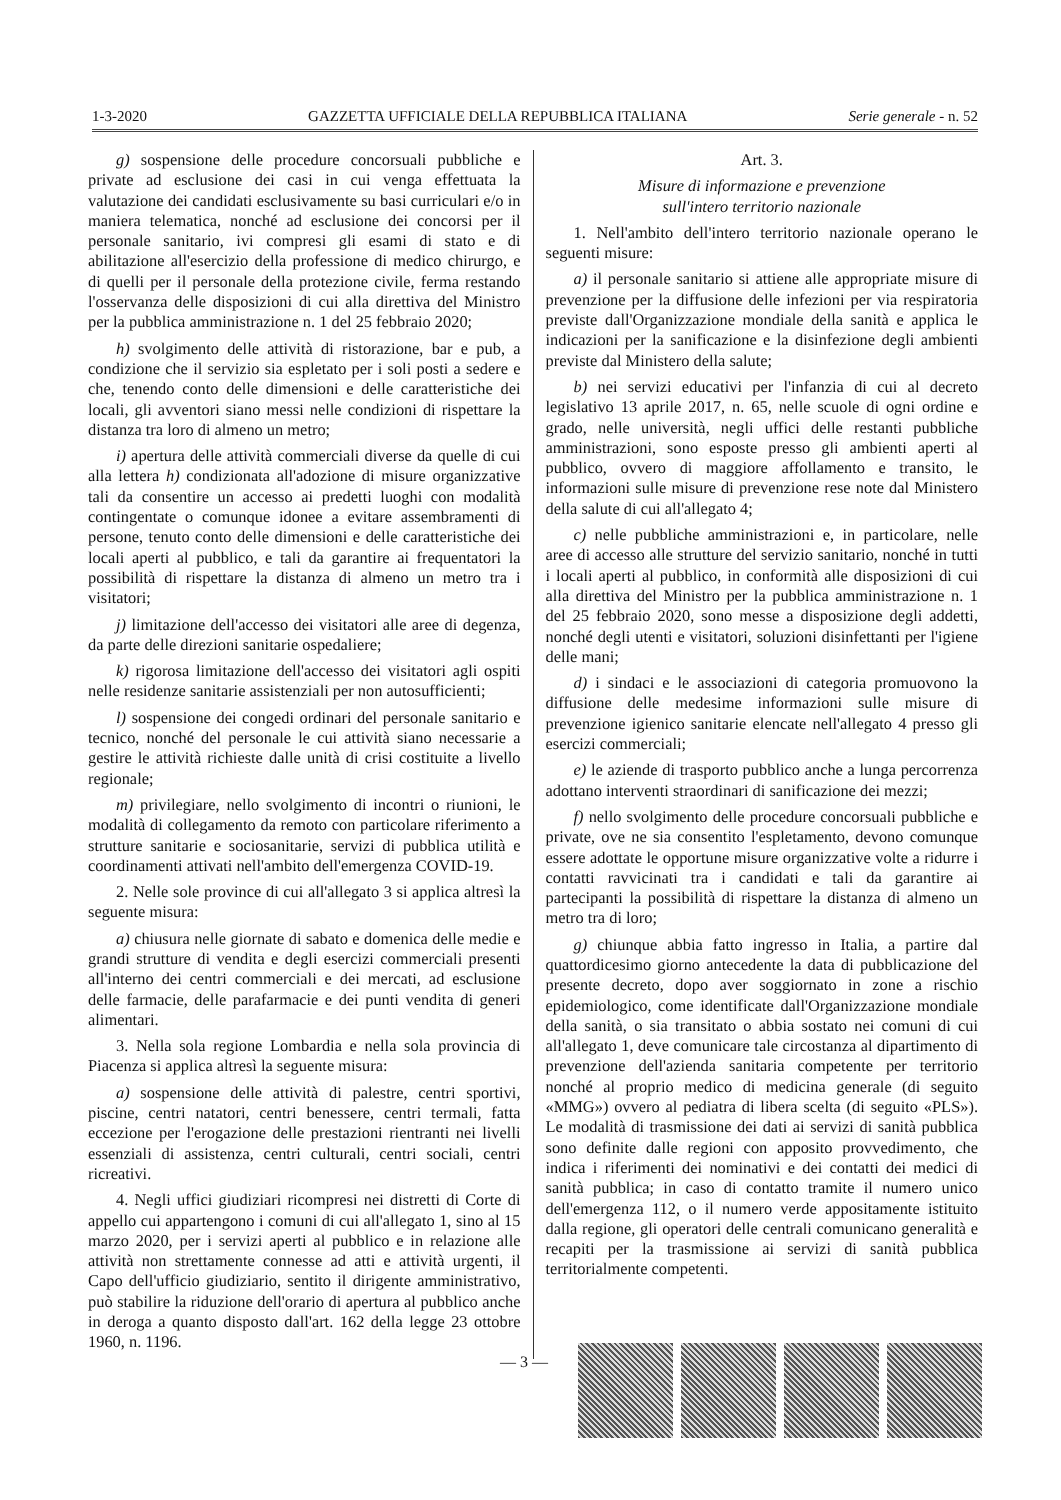1-3-2020 GAZZETTA UFFICIALE DELLA REPUBBLICA ITALIANA Serie generale - n. 52
g) sospensione delle procedure concorsuali pubbliche e private ad esclusione dei casi in cui venga effettuata la valutazione dei candidati esclusivamente su basi curriculari e/o in maniera telematica, nonché ad esclusione dei concorsi per il personale sanitario, ivi compresi gli esami di stato e di abilitazione all'esercizio della professione di medico chirurgo, e di quelli per il personale della protezione civile, ferma restando l'osservanza delle disposizioni di cui alla direttiva del Ministro per la pubblica amministrazione n. 1 del 25 febbraio 2020;
h) svolgimento delle attività di ristorazione, bar e pub, a condizione che il servizio sia espletato per i soli posti a sedere e che, tenendo conto delle dimensioni e delle caratteristiche dei locali, gli avventori siano messi nelle condizioni di rispettare la distanza tra loro di almeno un metro;
i) apertura delle attività commerciali diverse da quelle di cui alla lettera h) condizionata all'adozione di misure organizzative tali da consentire un accesso ai predetti luoghi con modalità contingentate o comunque idonee a evitare assembramenti di persone, tenuto conto delle dimensioni e delle caratteristiche dei locali aperti al pubblico, e tali da garantire ai frequentatori la possibilità di rispettare la distanza di almeno un metro tra i visitatori;
j) limitazione dell'accesso dei visitatori alle aree di degenza, da parte delle direzioni sanitarie ospedaliere;
k) rigorosa limitazione dell'accesso dei visitatori agli ospiti nelle residenze sanitarie assistenziali per non autosufficienti;
l) sospensione dei congedi ordinari del personale sanitario e tecnico, nonché del personale le cui attività siano necessarie a gestire le attività richieste dalle unità di crisi costituite a livello regionale;
m) privilegiare, nello svolgimento di incontri o riunioni, le modalità di collegamento da remoto con particolare riferimento a strutture sanitarie e sociosanitarie, servizi di pubblica utilità e coordinamenti attivati nell'ambito dell'emergenza COVID-19.
2. Nelle sole province di cui all'allegato 3 si applica altresì la seguente misura:
a) chiusura nelle giornate di sabato e domenica delle medie e grandi strutture di vendita e degli esercizi commerciali presenti all'interno dei centri commerciali e dei mercati, ad esclusione delle farmacie, delle parafarmacie e dei punti vendita di generi alimentari.
3. Nella sola regione Lombardia e nella sola provincia di Piacenza si applica altresì la seguente misura:
a) sospensione delle attività di palestre, centri sportivi, piscine, centri natatori, centri benessere, centri termali, fatta eccezione per l'erogazione delle prestazioni rientranti nei livelli essenziali di assistenza, centri culturali, centri sociali, centri ricreativi.
4. Negli uffici giudiziari ricompresi nei distretti di Corte di appello cui appartengono i comuni di cui all'allegato 1, sino al 15 marzo 2020, per i servizi aperti al pubblico e in relazione alle attività non strettamente connesse ad atti e attività urgenti, il Capo dell'ufficio giudiziario, sentito il dirigente amministrativo, può stabilire la riduzione dell'orario di apertura al pubblico anche in deroga a quanto disposto dall'art. 162 della legge 23 ottobre 1960, n. 1196.
Art. 3.
Misure di informazione e prevenzione
sull'intero territorio nazionale
1. Nell'ambito dell'intero territorio nazionale operano le seguenti misure:
a) il personale sanitario si attiene alle appropriate misure di prevenzione per la diffusione delle infezioni per via respiratoria previste dall'Organizzazione mondiale della sanità e applica le indicazioni per la sanificazione e la disinfezione degli ambienti previste dal Ministero della salute;
b) nei servizi educativi per l'infanzia di cui al decreto legislativo 13 aprile 2017, n. 65, nelle scuole di ogni ordine e grado, nelle università, negli uffici delle restanti pubbliche amministrazioni, sono esposte presso gli ambienti aperti al pubblico, ovvero di maggiore affollamento e transito, le informazioni sulle misure di prevenzione rese note dal Ministero della salute di cui all'allegato 4;
c) nelle pubbliche amministrazioni e, in particolare, nelle aree di accesso alle strutture del servizio sanitario, nonché in tutti i locali aperti al pubblico, in conformità alle disposizioni di cui alla direttiva del Ministro per la pubblica amministrazione n. 1 del 25 febbraio 2020, sono messe a disposizione degli addetti, nonché degli utenti e visitatori, soluzioni disinfettanti per l'igiene delle mani;
d) i sindaci e le associazioni di categoria promuovono la diffusione delle medesime informazioni sulle misure di prevenzione igienico sanitarie elencate nell'allegato 4 presso gli esercizi commerciali;
e) le aziende di trasporto pubblico anche a lunga percorrenza adottano interventi straordinari di sanificazione dei mezzi;
f) nello svolgimento delle procedure concorsuali pubbliche e private, ove ne sia consentito l'espletamento, devono comunque essere adottate le opportune misure organizzative volte a ridurre i contatti ravvicinati tra i candidati e tali da garantire ai partecipanti la possibilità di rispettare la distanza di almeno un metro tra di loro;
g) chiunque abbia fatto ingresso in Italia, a partire dal quattordicesimo giorno antecedente la data di pubblicazione del presente decreto, dopo aver soggiornato in zone a rischio epidemiologico, come identificate dall'Organizzazione mondiale della sanità, o sia transitato o abbia sostato nei comuni di cui all'allegato 1, deve comunicare tale circostanza al dipartimento di prevenzione dell'azienda sanitaria competente per territorio nonché al proprio medico di medicina generale (di seguito «MMG») ovvero al pediatra di libera scelta (di seguito «PLS»). Le modalità di trasmissione dei dati ai servizi di sanità pubblica sono definite dalle regioni con apposito provvedimento, che indica i riferimenti dei nominativi e dei contatti dei medici di sanità pubblica; in caso di contatto tramite il numero unico dell'emergenza 112, o il numero verde appositamente istituito dalla regione, gli operatori delle centrali comunicano generalità e recapiti per la trasmissione ai servizi di sanità pubblica territorialmente competenti.
— 3 —